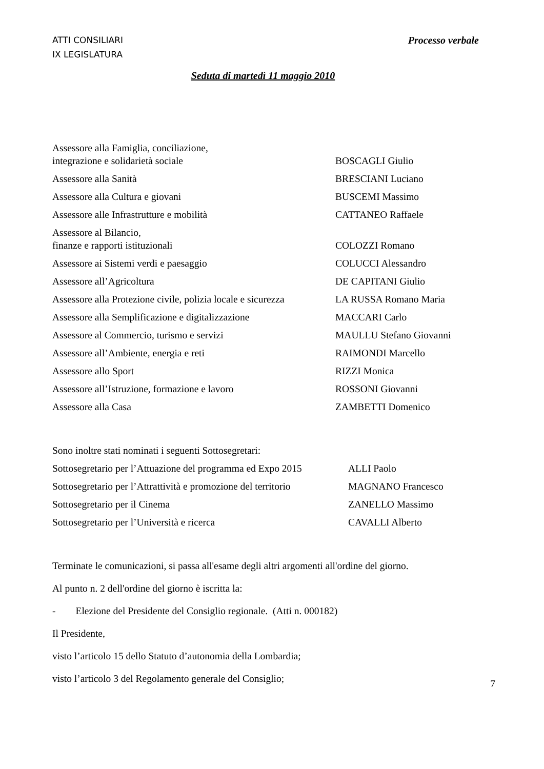ATTI CONSILIARI
IX LEGISLATURA
Processo verbale
Seduta di martedì 11 maggio 2010
| Assessore alla Famiglia, conciliazione, integrazione e solidarietà sociale | BOSCAGLI Giulio |
| Assessore alla Sanità | BRESCIANI Luciano |
| Assessore alla Cultura e giovani | BUSCEMI Massimo |
| Assessore alle Infrastrutture e mobilità | CATTANEO Raffaele |
| Assessore al Bilancio, finanze e rapporti istituzionali | COLOZZI Romano |
| Assessore ai Sistemi verdi e paesaggio | COLUCCI Alessandro |
| Assessore all’Agricoltura | DE CAPITANI Giulio |
| Assessore alla Protezione civile, polizia locale e sicurezza | LA RUSSA Romano Maria |
| Assessore alla Semplificazione e digitalizzazione | MACCARI Carlo |
| Assessore al Commercio, turismo e servizi | MAULLU Stefano Giovanni |
| Assessore all’Ambiente, energia e reti | RAIMONDI Marcello |
| Assessore allo Sport | RIZZI Monica |
| Assessore all’Istruzione, formazione e lavoro | ROSSONI Giovanni |
| Assessore alla Casa | ZAMBETTI Domenico |
Sono inoltre stati nominati i seguenti Sottosegretari:
| Sottosegretario per l’Attuazione del programma ed Expo 2015 | ALLI Paolo |
| Sottosegretario per l’Attrattività e promozione del territorio | MAGNANO Francesco |
| Sottosegretario per il Cinema | ZANELLO Massimo |
| Sottosegretario per l’Università e ricerca | CAVALLI Alberto |
Terminate le comunicazioni, si passa all'esame degli altri argomenti all'ordine del giorno.
Al punto n. 2 dell'ordine del giorno è iscritta la:
- Elezione del Presidente del Consiglio regionale. (Atti n. 000182)
Il Presidente,
visto l’articolo 15 dello Statuto d’autonomia della Lombardia;
visto l’articolo 3 del Regolamento generale del Consiglio;
7